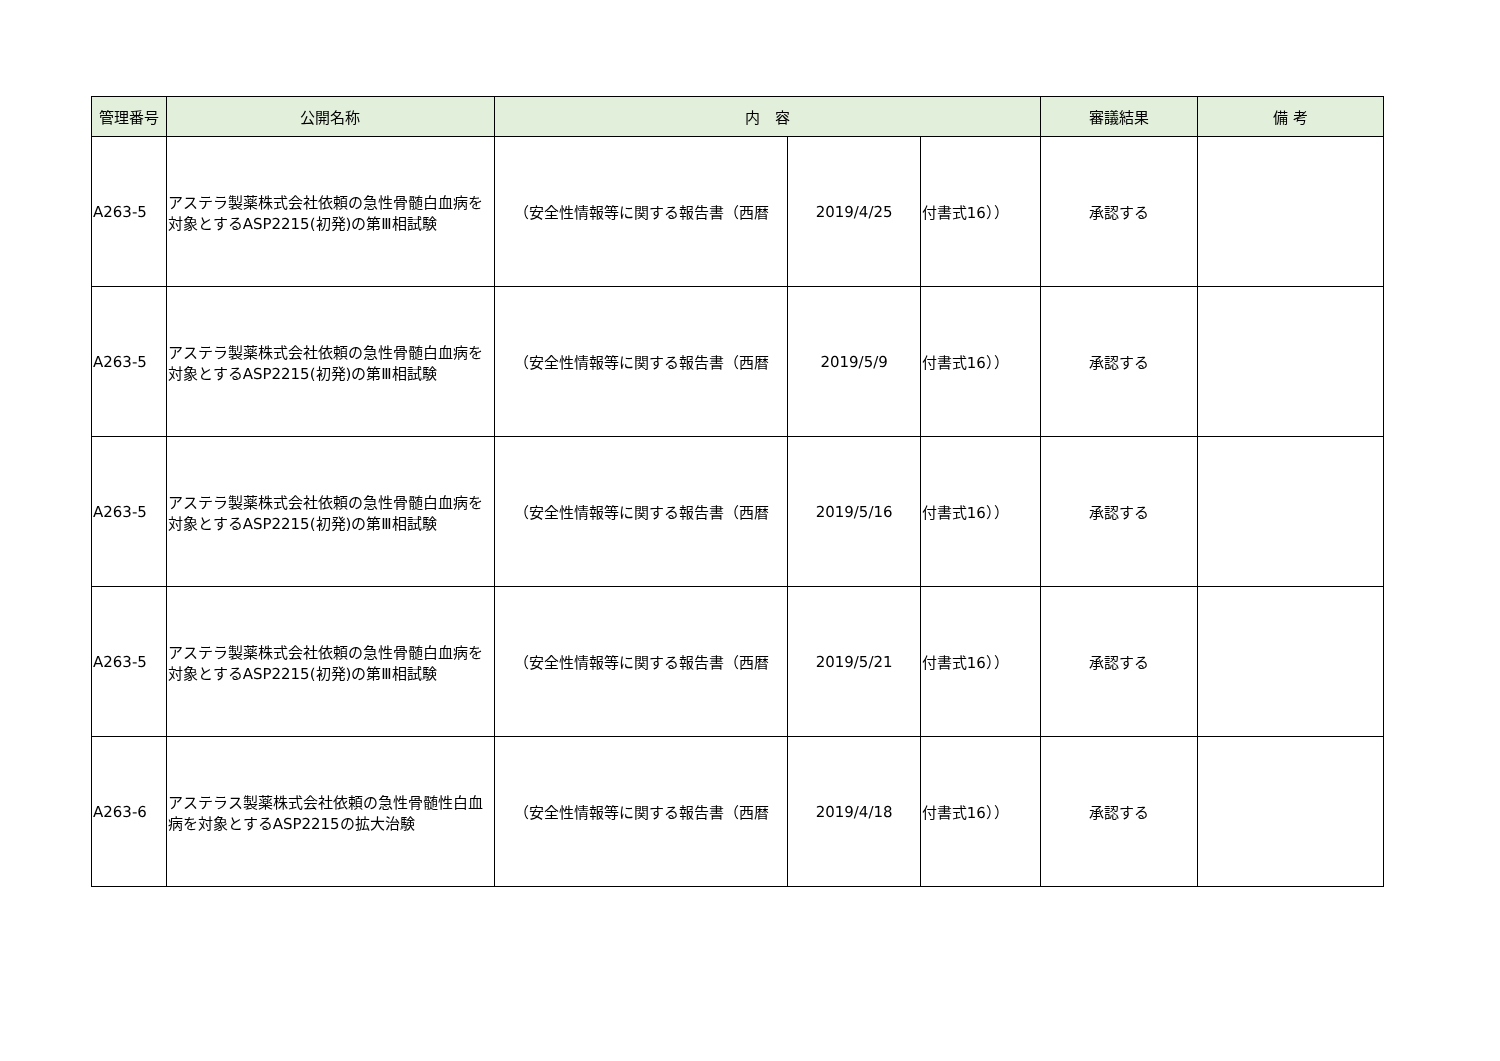| 管理番号 | 公開名称 | 内 容 | | | 審議結果 | 備 考 |
| --- | --- | --- | --- | --- | --- | --- |
| A263-5 | アステラ製薬株式会社依頼の急性骨髄白血病を対象とするASP2215(初発)の第Ⅲ相試験 | （安全性情報等に関する報告書（西暦 | 2019/4/25 | 付書式16）） | 承認する | |
| A263-5 | アステラ製薬株式会社依頼の急性骨髄白血病を対象とするASP2215(初発)の第Ⅲ相試験 | （安全性情報等に関する報告書（西暦 | 2019/5/9 | 付書式16）） | 承認する | |
| A263-5 | アステラ製薬株式会社依頼の急性骨髄白血病を対象とするASP2215(初発)の第Ⅲ相試験 | （安全性情報等に関する報告書（西暦 | 2019/5/16 | 付書式16）） | 承認する | |
| A263-5 | アステラ製薬株式会社依頼の急性骨髄白血病を対象とするASP2215(初発)の第Ⅲ相試験 | （安全性情報等に関する報告書（西暦 | 2019/5/21 | 付書式16）） | 承認する | |
| A263-6 | アステラス製薬株式会社依頼の急性骨髄性白血病を対象とするASP2215の拡大治験 | （安全性情報等に関する報告書（西暦 | 2019/4/18 | 付書式16）） | 承認する | |